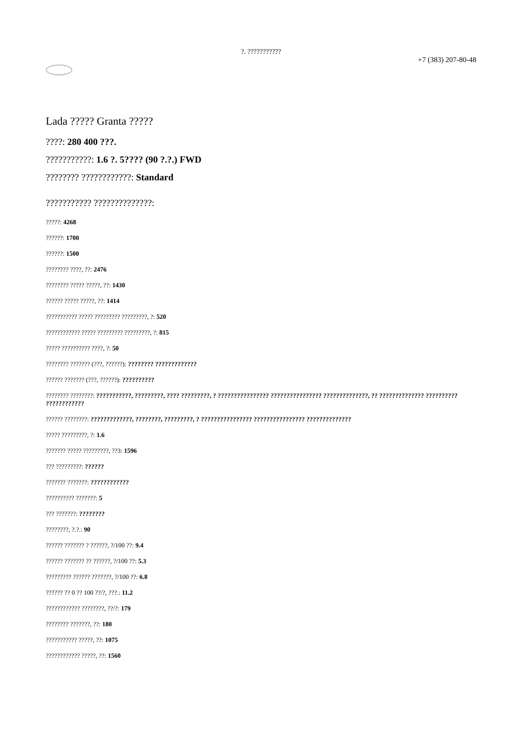?. ???????????
+7 (383) 207-80-48
Lada ????? Granta ?????
????: 280 400 ???.
???????????: 1.6 ?. 5???? (90 ?.?.) FWD
???????? ????????????: Standard
??????????? ??????????????:
?????: 4268
??????: 1700
??????: 1500
???????? ????, ??: 2476
???????? ????? ?????, ??: 1430
?????? ????? ?????, ??: 1414
??????????? ????? ????????? ?????????, ?: 520
???????????? ????? ????????? ?????????, ?: 815
????? ?????????? ????, ?: 50
???????? ??????? (???, ??????): ???????? ?????????????
?????? ??????? (???, ??????): ??????????
???????? ????????: ???????????, ?????????, ???? ?????????, ? ???????????????? ???????????????? ??????????????, ?? ?????????????? ?????????? ????????????
?????? ????????: ?????????????, ????????, ?????????, ? ???????????????? ???????????????? ??????????????
????? ?????????, ?: 1.6
??????? ????? ?????????, ??3: 1596
??? ?????????: ??????
??????? ???????: ????????????
?????????? ???????: 5
??? ???????: ????????
????????, ?.?.: 90
?????? ??????? ? ??????, ?/100 ??: 9.4
?????? ??????? ?? ??????, ?/100 ??: 5.3
????????? ?????? ???????, ?/100 ??: 6.8
?????? ?? 0 ?? 100 ??/?, ???.: 11.2
???????????? ????????, ??/?: 179
???????? ???????, ??: 180
??????????? ?????, ??: 1075
???????????? ?????, ??: 1560